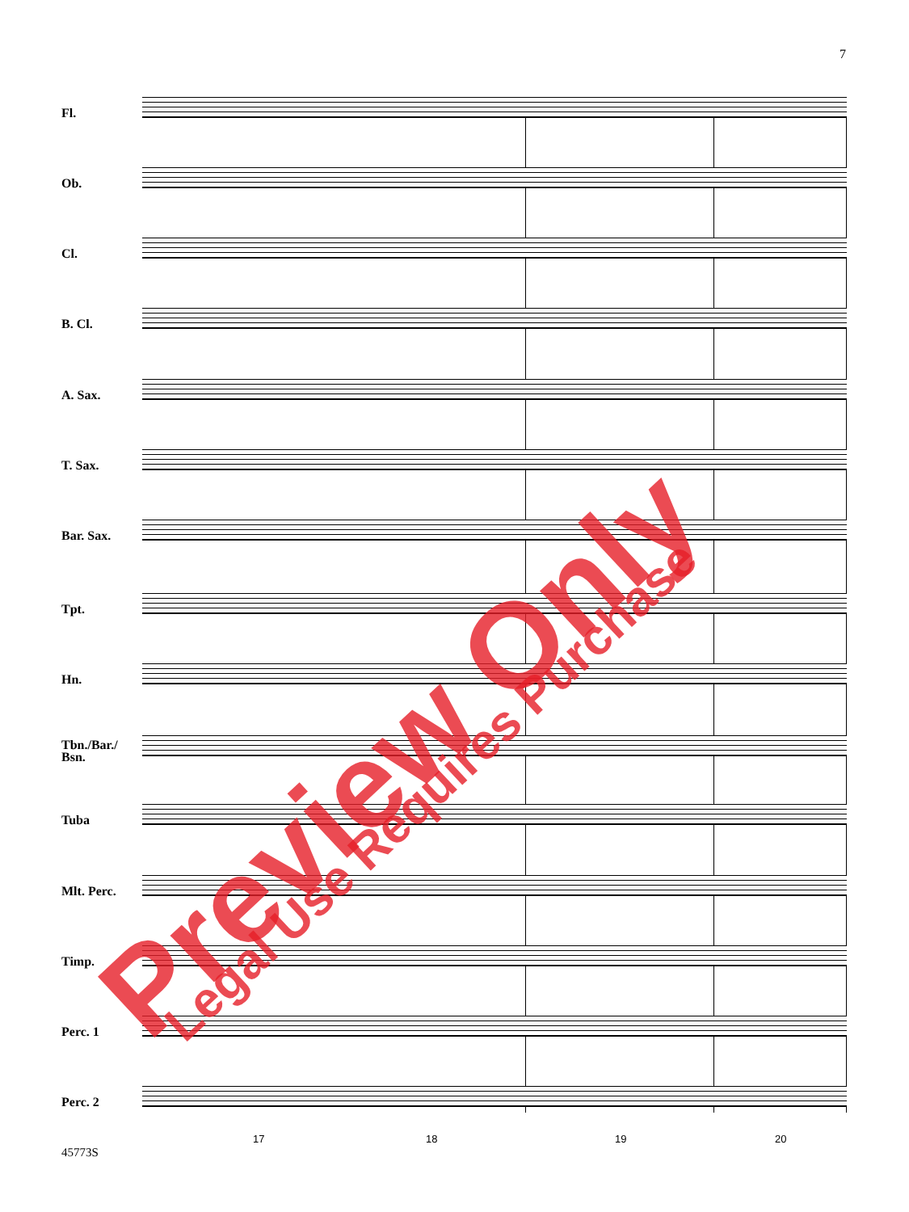7
Fl.
Ob.
Cl.
B. Cl.
A. Sax.
T. Sax.
Bar. Sax.
Tpt.
Hn.
Tbn./Bar./
Bsn.
Tuba
Mlt. Perc.
Timp.
Perc. 1
Perc. 2
17 18 19 20
45773S
Preview Only Legal Use Requires Purchase